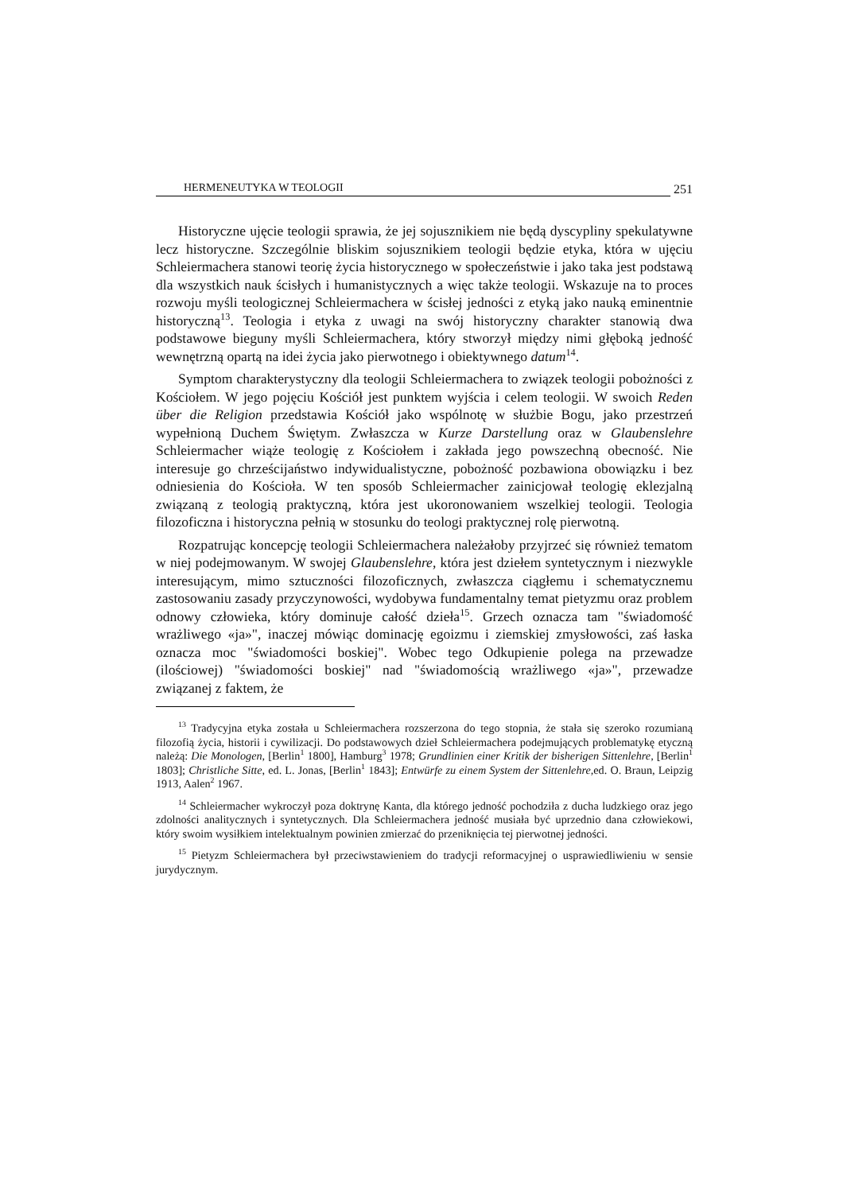HERMENEUTYKA W TEOLOGII 251
Historyczne ujęcie teologii sprawia, że jej sojusznikiem nie będą dyscypliny spekulatywne lecz historyczne. Szczególnie bliskim sojusznikiem teologii będzie etyka, która w ujęciu Schleiermachera stanowi teorię życia historycznego w społeczeństwie i jako taka jest podstawą dla wszystkich nauk ścisłych i humanistycznych a więc także teologii. Wskazuje na to proces rozwoju myśli teologicznej Schleiermachera w ścisłej jedności z etyką jako nauką eminentnie historyczną<sup>13</sup>. Teologia i etyka z uwagi na swój historyczny charakter stanowią dwa podstawowe bieguny myśli Schleiermachera, który stworzył między nimi głęboką jedność wewnętrzną opartą na idei życia jako pierwotnego i obiektywnego datum<sup>14</sup>.
Symptom charakterystyczny dla teologii Schleiermachera to związek teologii pobożności z Kościołem. W jego pojęciu Kościół jest punktem wyjścia i celem teologii. W swoich Reden über die Religion przedstawia Kościół jako wspólnotę w służbie Bogu, jako przestrzeń wypełnioną Duchem Świętym. Zwłaszcza w Kurze Darstellung oraz w Glaubenslehre Schleiermacher wiąże teologię z Kościołem i zakłada jego powszechną obecność. Nie interesuje go chrześcijaństwo indywidualistyczne, pobożność pozbawiona obowiązku i bez odniesienia do Kościoła. W ten sposób Schleiermacher zainicjował teologię eklezjalną związaną z teologią praktyczną, która jest ukoronowaniem wszelkiej teologii. Teologia filozoficzna i historyczna pełnią w stosunku do teologi praktycznej rolę pierwotną.
Rozpatrując koncepcję teologii Schleiermachera należałoby przyjrzeć się również tematom w niej podejmowanym. W swojej Glaubenslehre, która jest dziełem syntetycznym i niezwykle interesującym, mimo sztuczności filozoficznych, zwłaszcza ciągłemu i schematycznemu zastosowaniu zasady przyczynowości, wydobywa fundamentalny temat pietyzmu oraz problem odnowy człowieka, który dominuje całość dzieła<sup>15</sup>. Grzech oznacza tam "świadomość wrażliwego «ja»", inaczej mówiąc dominację egoizmu i ziemskiej zmysłowości, zaś łaska oznacza moc "świadomości boskiej". Wobec tego Odkupienie polega na przewadze (ilościowej) "świadomości boskiej" nad "świadomością wrażliwego «ja»", przewadze związanej z faktem, że
<sup>13</sup> Tradycyjna etyka została u Schleiermachera rozszerzona do tego stopnia, że stała się szeroko rozumianą filozofią życia, historii i cywilizacji. Do podstawowych dzieł Schleiermachera podejmujących problematykę etyczną należą: Die Monologen, [Berlin<sup>1</sup> 1800], Hamburg<sup>3</sup> 1978; Grundlinien einer Kritik der bisherigen Sittenlehre, [Berlin<sup>1</sup> 1803]; Christliche Sitte, ed. L. Jonas, [Berlin<sup>1</sup> 1843]; Entwürfe zu einem System der Sittenlehre, ed. O. Braun, Leipzig 1913, Aalen<sup>2</sup> 1967.
<sup>14</sup> Schleiermacher wykroczył poza doktrynę Kanta, dla którego jedność pochodziła z ducha ludzkiego oraz jego zdolności analitycznych i syntetycznych. Dla Schleiermachera jedność musiała być uprzednio dana człowiekowi, który swoim wysiłkiem intelektualnym powinien zmierzać do przeniknięcia tej pierwotnej jedności.
<sup>15</sup> Pietyzm Schleiermachera był przeciwstawieniem do tradycji reformacyjnej o usprawiedliwieniu w sensie jurydycznym.